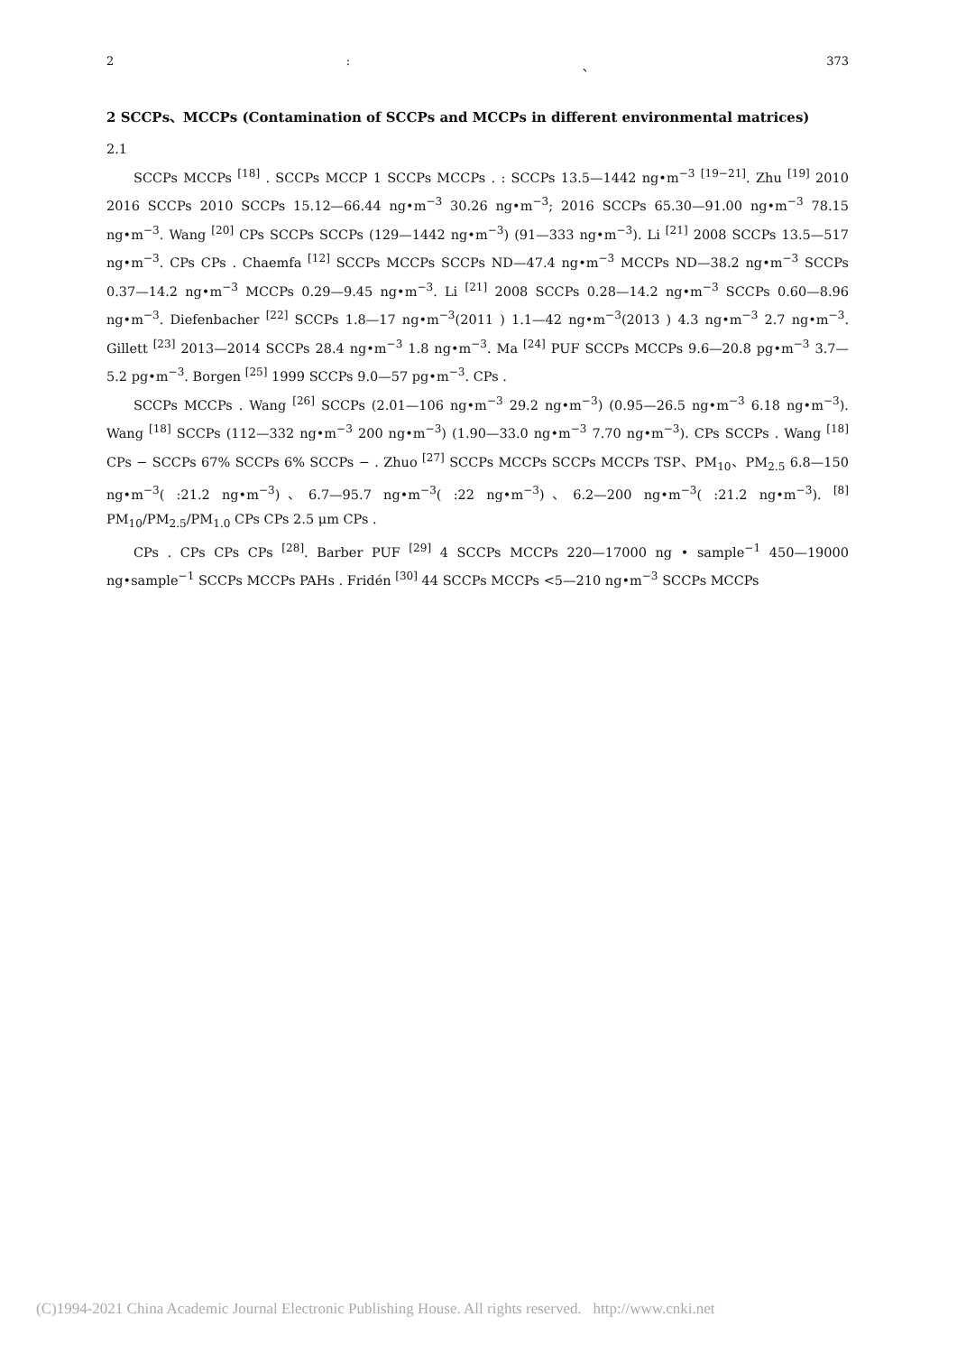2: 、 373
2 SCCPs、MCCPs (Contamination of SCCPs and MCCPs in different environmental matrices)
2.1
SCCPs MCCPs <sup>[18]</sup> . SCCPs MCCP 1 SCCPs MCCPs . : SCCPs 13.5—1442 ng•m<sup>−3</sup> <sup>[19−21]</sup>. Zhu <sup>[19]</sup> 2010 2016 SCCPs 2010 SCCPs 15.12—66.44 ng•m<sup>−3</sup> 30.26 ng•m<sup>−3</sup>; 2016 SCCPs 65.30—91.00 ng•m<sup>−3</sup> 78.15 ng•m<sup>−3</sup>. Wang <sup>[20]</sup> CPs SCCPs SCCPs (129—1442 ng•m<sup>−3</sup>) (91—333 ng•m<sup>−3</sup>). Li <sup>[21]</sup> 2008 SCCPs 13.5—517 ng•m<sup>−3</sup>. CPs CPs . Chaemfa <sup>[12]</sup> SCCPs MCCPs SCCPs ND—47.4 ng•m<sup>−3</sup> MCCPs ND—38.2 ng•m<sup>−3</sup> SCCPs 0.37—14.2 ng•m<sup>−3</sup> MCCPs 0.29—9.45 ng•m<sup>−3</sup>. Li <sup>[21]</sup> 2008 SCCPs 0.28—14.2 ng•m<sup>−3</sup> SCCPs 0.60—8.96 ng•m<sup>−3</sup>. Diefenbacher <sup>[22]</sup> SCCPs 1.8—17 ng•m<sup>−3</sup>(2011 ) 1.1—42 ng•m<sup>−3</sup>(2013 ) 4.3 ng•m<sup>−3</sup> 2.7 ng•m<sup>−3</sup>. Gillett <sup>[23]</sup> 2013—2014 SCCPs 28.4 ng•m<sup>−3</sup> 1.8 ng•m<sup>−3</sup>. Ma <sup>[24]</sup> PUF SCCPs MCCPs 9.6—20.8 pg•m<sup>−3</sup> 3.7—5.2 pg•m<sup>−3</sup>. Borgen <sup>[25]</sup> 1999 SCCPs 9.0—57 pg•m<sup>−3</sup>. CPs .
SCCPs MCCPs . Wang <sup>[26]</sup> SCCPs (2.01—106 ng•m<sup>−3</sup> 29.2 ng•m<sup>−3</sup>) (0.95—26.5 ng•m<sup>−3</sup> 6.18 ng•m<sup>−3</sup>). Wang <sup>[18]</sup> SCCPs (112—332 ng•m<sup>−3</sup> 200 ng•m<sup>−3</sup>) (1.90—33.0 ng•m<sup>−3</sup> 7.70 ng•m<sup>−3</sup>). CPs SCCPs . Wang <sup>[18]</sup> CPs − SCCPs 67% SCCPs 6% SCCPs − . Zhuo <sup>[27]</sup> SCCPs MCCPs SCCPs MCCPs TSP、PM<sub>10</sub>、PM<sub>2.5</sub> 6.8—150 ng•m<sup>−3</sup>( :21.2 ng•m<sup>−3</sup>)、6.7—95.7 ng•m<sup>−3</sup>( :22 ng•m<sup>−3</sup>)、6.2—200 ng•m<sup>−3</sup>( :21.2 ng•m<sup>−3</sup>). <sup>[8]</sup> PM<sub>10</sub>/PM<sub>2.5</sub>/PM<sub>1.0</sub> CPs CPs 2.5 μm CPs .
CPs . CPs CPs CPs <sup>[28]</sup>. Barber PUF <sup>[29]</sup> 4 SCCPs MCCPs 220—17000 ng • sample<sup>−1</sup> 450—19000 ng•sample<sup>−1</sup> SCCPs MCCPs PAHs . Fridén <sup>[30]</sup> 44 SCCPs MCCPs <5—210 ng•m<sup>−3</sup> SCCPs MCCPs
(C)1994-2021 China Academic Journal Electronic Publishing House. All rights reserved. http://www.cnki.net